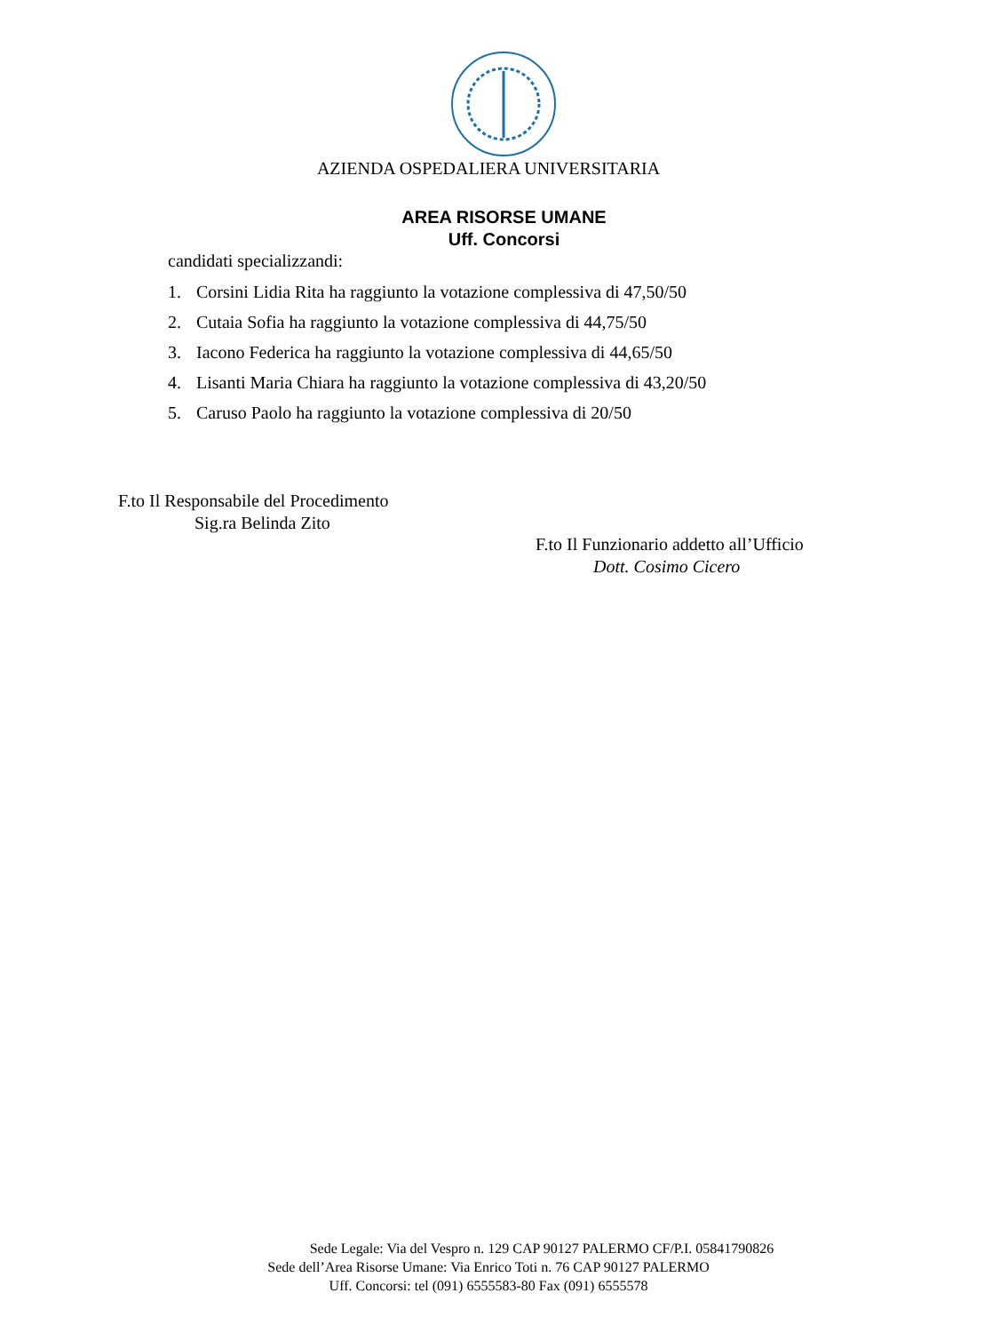AZIENDA OSPEDALIERA UNIVERSITARIA
AREA RISORSE UMANE
Uff. Concorsi
candidati specializzandi:
1. Corsini Lidia Rita ha raggiunto la votazione complessiva di 47,50/50
2. Cutaia Sofia ha raggiunto la votazione complessiva di 44,75/50
3. Iacono Federica ha raggiunto la votazione complessiva di 44,65/50
4. Lisanti Maria Chiara ha raggiunto la votazione complessiva di 43,20/50
5. Caruso Paolo ha raggiunto la votazione complessiva di 20/50
F.to Il Responsabile del Procedimento
Sig.ra Belinda Zito
F.to Il Funzionario addetto all’Ufficio
Dott. Cosimo Cicero
Sede Legale: Via del Vespro n. 129 CAP 90127 PALERMO CF/P.I. 05841790826
Sede dell’Area Risorse Umane: Via Enrico Toti n. 76 CAP 90127 PALERMO
Uff. Concorsi: tel (091) 6555583-80 Fax (091) 6555578